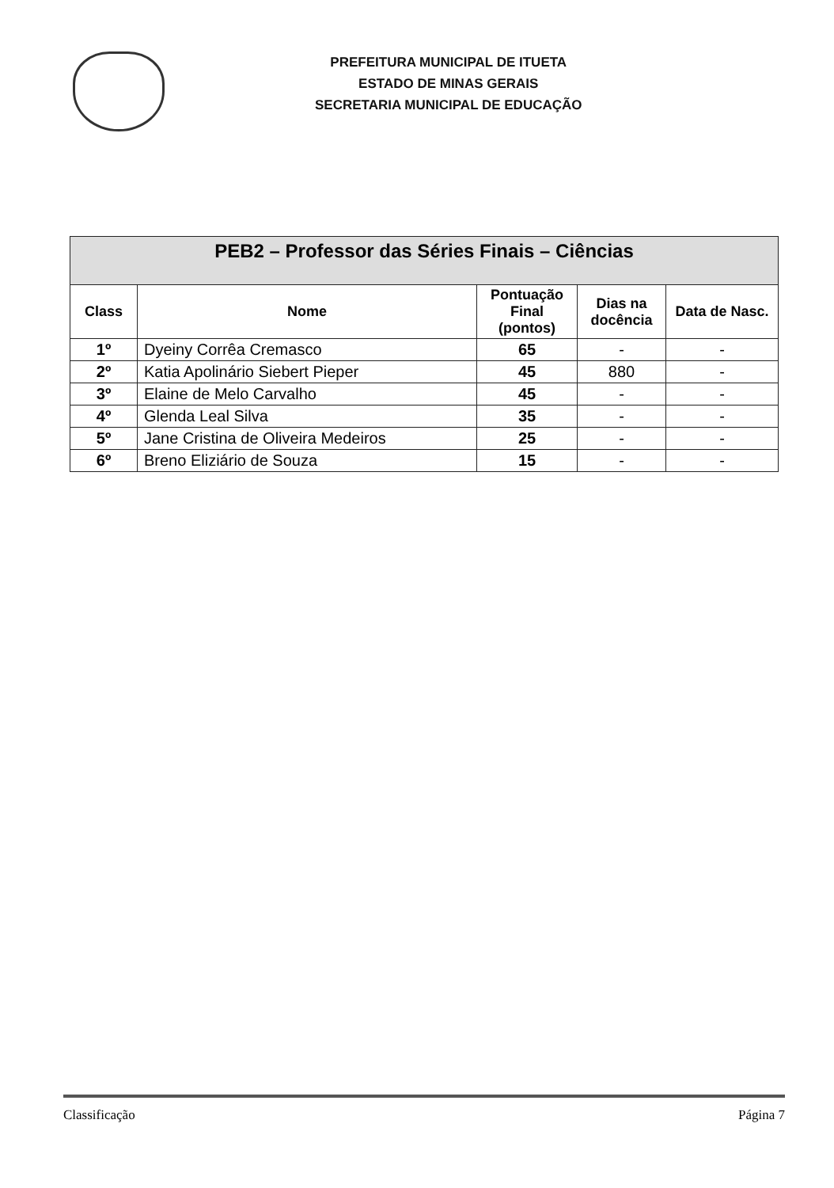PREFEITURA MUNICIPAL DE ITUETA
ESTADO DE MINAS GERAIS
SECRETARIA MUNICIPAL DE EDUCAÇÃO
| PEB2 – Professor das Séries Finais – Ciências | | | | |
| --- | --- | --- | --- | --- |
| Class | Nome | Pontuação Final (pontos) | Dias na docência | Data de Nasc. |
| 1º | Dyeiny Corrêa Cremasco | 65 | - | - |
| 2º | Katia Apolinário Siebert Pieper | 45 | 880 | - |
| 3º | Elaine de Melo Carvalho | 45 | - | - |
| 4º | Glenda Leal Silva | 35 | - | - |
| 5º | Jane Cristina de Oliveira Medeiros | 25 | - | - |
| 6º | Breno Eliziário de Souza | 15 | - | - |
Classificação Página 7